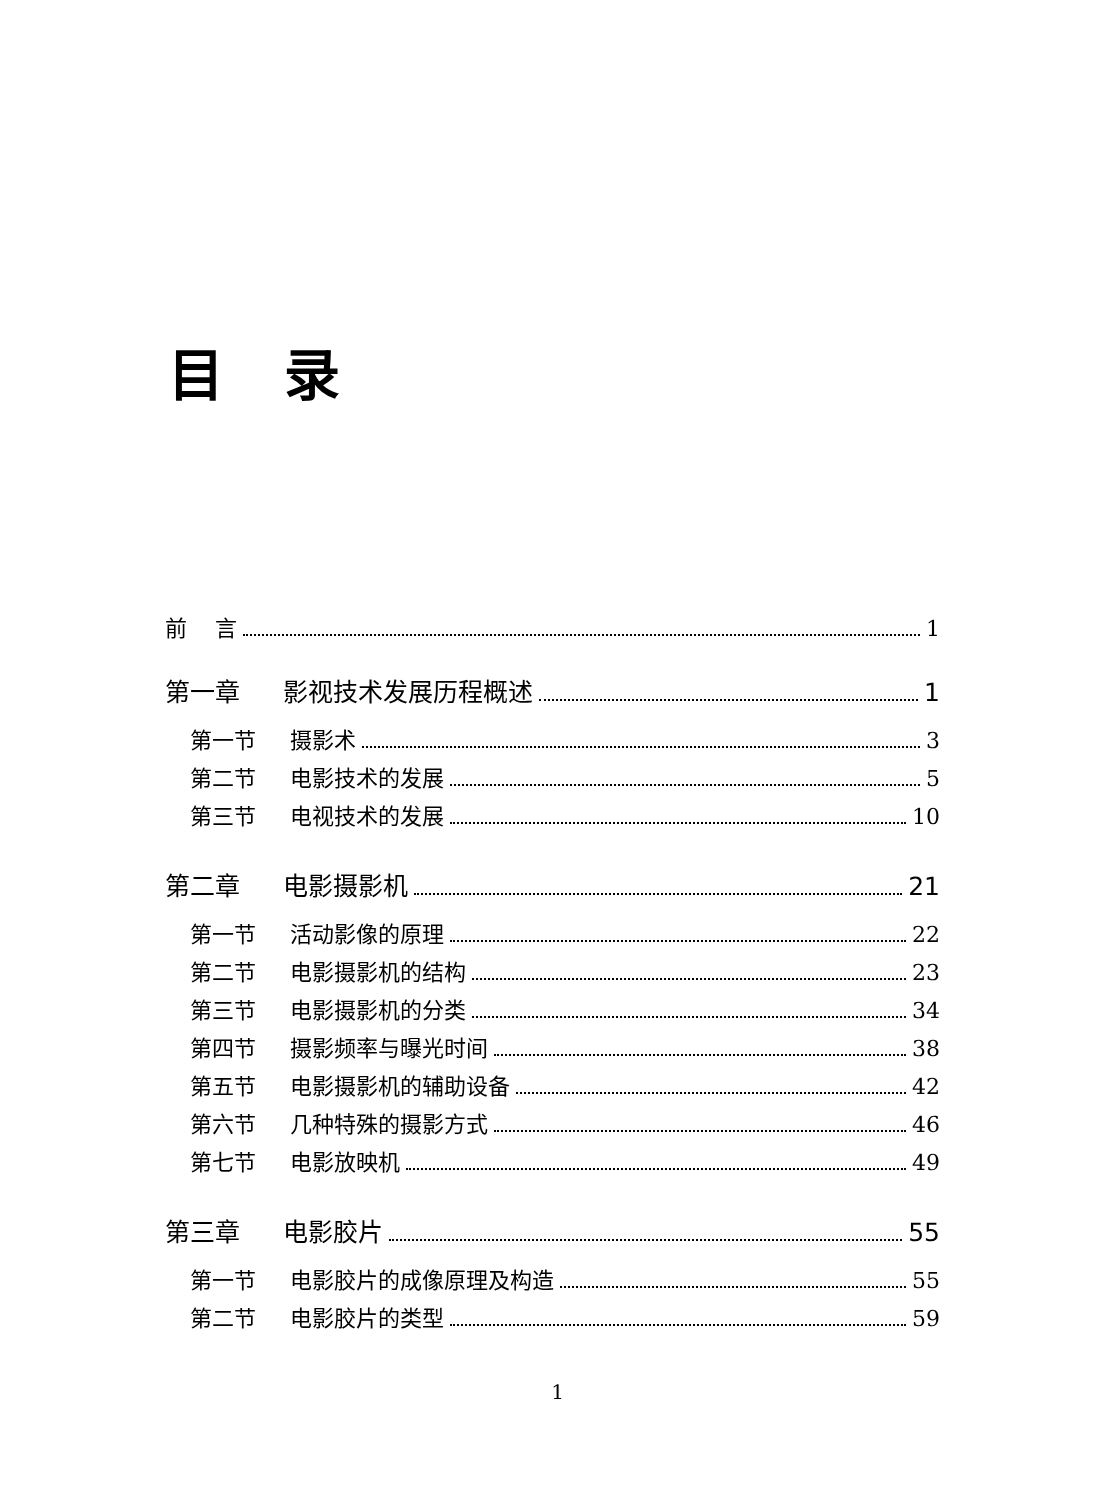目录
前 言 1
第一章 影视技术发展历程概述 1
第一节 摄影术 3
第二节 电影技术的发展 5
第三节 电视技术的发展 10
第二章 电影摄影机 21
第一节 活动影像的原理 22
第二节 电影摄影机的结构 23
第三节 电影摄影机的分类 34
第四节 摄影频率与曝光时间 38
第五节 电影摄影机的辅助设备 42
第六节 几种特殊的摄影方式 46
第七节 电影放映机 49
第三章 电影胶片 55
第一节 电影胶片的成像原理及构造 55
第二节 电影胶片的类型 59
1